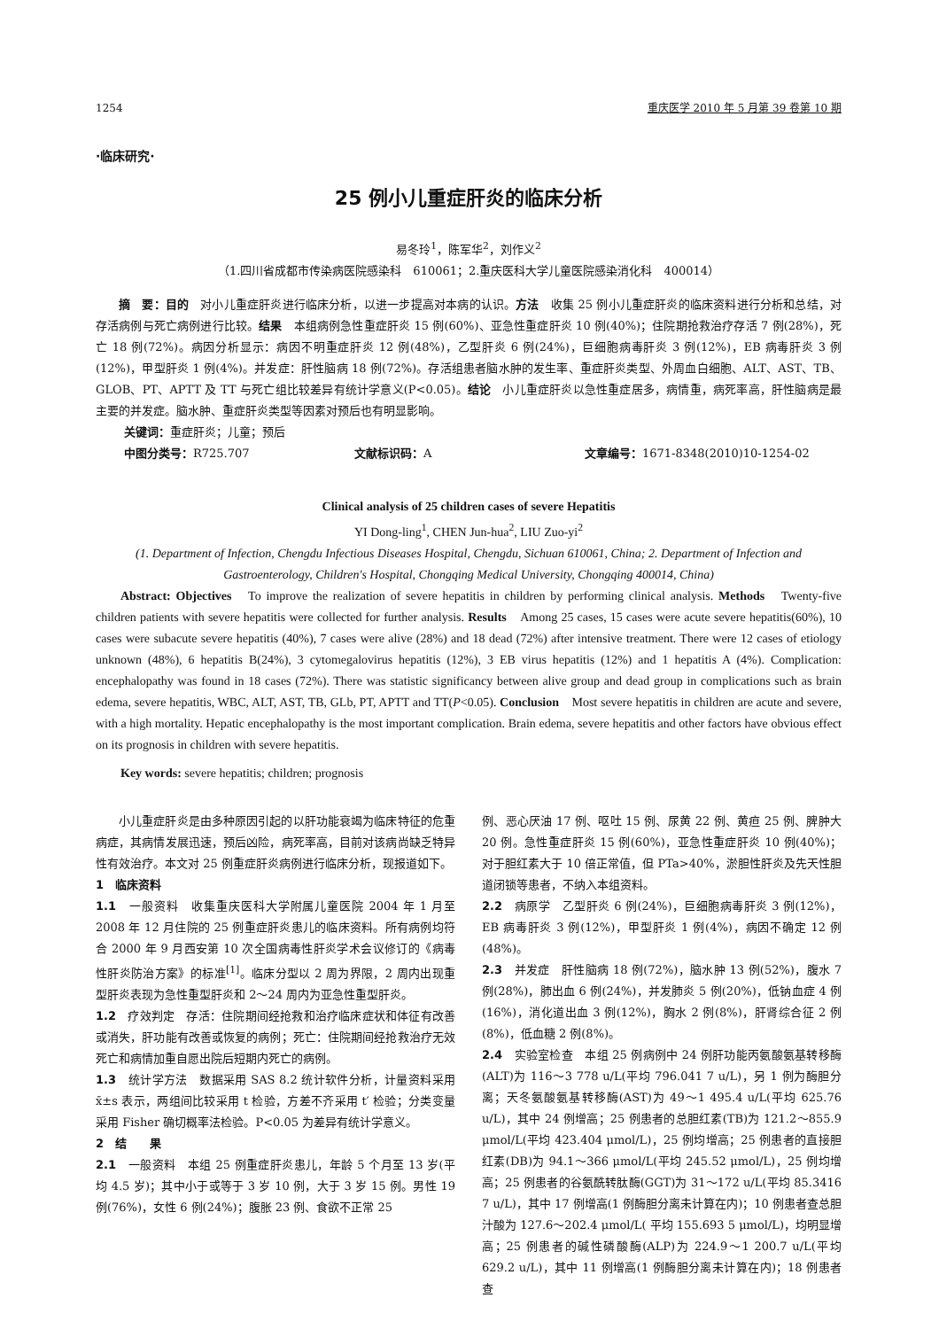1254 重庆医学 2010 年 5 月第 39 卷第 10 期
·临床研究·
25 例小儿重症肝炎的临床分析
易冬玲<sup>1</sup>，陈军华<sup>2</sup>，刘作义<sup>2</sup>
（1.四川省成都市传染病医院感染科　610061；2.重庆医科大学儿童医院感染消化科　400014）
摘　要：目的　对小儿重症肝炎进行临床分析，以进一步提高对本病的认识。方法　收集 25 例小儿重症肝炎的临床资料进行分析和总结，对存活病例与死亡病例进行比较。结果　本组病例急性重症肝炎 15 例(60%)、亚急性重症肝炎 10 例(40%)；住院期抢救治疗存活 7 例(28%)，死亡 18 例(72%)。病因分析显示：病因不明重症肝炎 12 例(48%)，乙型肝炎 6 例(24%)，巨细胞病毒肝炎 3 例(12%)，EB 病毒肝炎 3 例(12%)，甲型肝炎 1 例(4%)。并发症：肝性脑病 18 例(72%)。存活组患者脑水肿的发生率、重症肝炎类型、外周血白细胞、ALT、AST、TB、GLOB、PT、APTT 及 TT 与死亡组比较差异有统计学意义(P<0.05)。结论　小儿重症肝炎以急性重症居多，病情重，病死率高，肝性脑病是最主要的并发症。脑水肿、重症肝炎类型等因素对预后也有明显影响。
关键词：重症肝炎；儿童；预后
中图分类号：R725.707 文献标识码：A 文章编号：1671-8348(2010)10-1254-02
Clinical analysis of 25 children cases of severe Hepatitis
YI Dong-ling<sup>1</sup>, CHEN Jun-hua<sup>2</sup>, LIU Zuo-yi<sup>2</sup>
(1. Department of Infection, Chengdu Infectious Diseases Hospital, Chengdu, Sichuan 610061, China; 2. Department of Infection and Gastroenterology, Children's Hospital, Chongqing Medical University, Chongqing 400014, China)
Abstract: Objectives　To improve the realization of severe hepatitis in children by performing clinical analysis. Methods　Twenty-five children patients with severe hepatitis were collected for further analysis. Results　Among 25 cases, 15 cases were acute severe hepatitis(60%), 10 cases were subacute severe hepatitis (40%), 7 cases were alive (28%) and 18 dead (72%) after intensive treatment. There were 12 cases of etiology unknown (48%), 6 hepatitis B(24%), 3 cytomegalovirus hepatitis (12%), 3 EB virus hepatitis (12%) and 1 hepatitis A (4%). Complication: encephalopathy was found in 18 cases (72%). There was statistic significancy between alive group and dead group in complications such as brain edema, severe hepatitis, WBC, ALT, AST, TB, GLb, PT, APTT and TT(P<0.05). Conclusion　Most severe hepatitis in children are acute and severe, with a high mortality. Hepatic encephalopathy is the most important complication. Brain edema, severe hepatitis and other factors have obvious effect on its prognosis in children with severe hepatitis.
Key words: severe hepatitis; children; prognosis
小儿重症肝炎是由多种原因引起的以肝功能衰竭为临床特征的危重病症，其病情发展迅速，预后凶险，病死率高，目前对该病尚缺乏特异性有效治疗。本文对 25 例重症肝炎病例进行临床分析，现报道如下。
1　临床资料
1.1　一般资料　收集重庆医科大学附属儿童医院 2004 年 1 月至 2008 年 12 月住院的 25 例重症肝炎患儿的临床资料。所有病例均符合 2000 年 9 月西安第 10 次全国病毒性肝炎学术会议修订的《病毒性肝炎防治方案》的标准<sup>[1]</sup>。临床分型以 2 周为界限，2 周内出现重型肝炎表现为急性重型肝炎和 2～24 周内为亚急性重型肝炎。
1.2　疗效判定　存活：住院期间经抢救和治疗临床症状和体征有改善或消失，肝功能有改善或恢复的病例；死亡：住院期间经抢救治疗无效死亡和病情加重自愿出院后短期内死亡的病例。
1.3　统计学方法　数据采用 SAS 8.2 统计软件分析，计量资料采用 x̄±s 表示，两组间比较采用 t 检验，方差不齐采用 t′ 检验；分类变量采用 Fisher 确切概率法检验。P<0.05 为差异有统计学意义。
2　结　　果
2.1　一般资料　本组 25 例重症肝炎患儿，年龄 5 个月至 13 岁(平均 4.5 岁)；其中小于或等于 3 岁 10 例，大于 3 岁 15 例。男性 19 例(76%)，女性 6 例(24%)；腹胀 23 例、食欲不正常 25
例、恶心厌油 17 例、呕吐 15 例、尿黄 22 例、黄疸 25 例、脾肿大 20 例。急性重症肝炎 15 例(60%)，亚急性重症肝炎 10 例(40%)；对于胆红素大于 10 倍正常值，但 PTa>40%，淤胆性肝炎及先天性胆道闭锁等患者，不纳入本组资料。
2.2　病原学　乙型肝炎 6 例(24%)，巨细胞病毒肝炎 3 例(12%)，EB 病毒肝炎 3 例(12%)，甲型肝炎 1 例(4%)，病因不确定 12 例(48%)。
2.3　并发症　肝性脑病 18 例(72%)，脑水肿 13 例(52%)，腹水 7 例(28%)，肺出血 6 例(24%)，并发肺炎 5 例(20%)，低钠血症 4 例(16%)，消化道出血 3 例(12%)，胸水 2 例(8%)，肝肾综合征 2 例(8%)，低血糖 2 例(8%)。
2.4　实验室检查　本组 25 例病例中 24 例肝功能丙氨酸氨基转移酶(ALT)为 116～3 778 u/L(平均 796.041 7 u/L)，另 1 例为酶胆分离；天冬氨酸氨基转移酶(AST)为 49～1 495.4 u/L(平均 625.76 u/L)，其中 24 例增高；25 例患者的总胆红素(TB)为 121.2～855.9 μmol/L(平均 423.404 μmol/L)，25 例均增高；25 例患者的直接胆红素(DB)为 94.1～366 μmol/L(平均 245.52 μmol/L)，25 例均增高；25 例患者的谷氨酰转肽酶(GGT)为 31～172 u/L(平均 85.3416 7 u/L)，其中 17 例增高(1 例酶胆分离未计算在内)；10 例患者查总胆汁酸为 127.6～202.4 μmol/L( 平均 155.693 5 μmol/L)，均明显增高；25 例患者的碱性磷酸酶(ALP)为 224.9～1 200.7 u/L(平均 629.2 u/L)，其中 11 例增高(1 例酶胆分离未计算在内)；18 例患者查